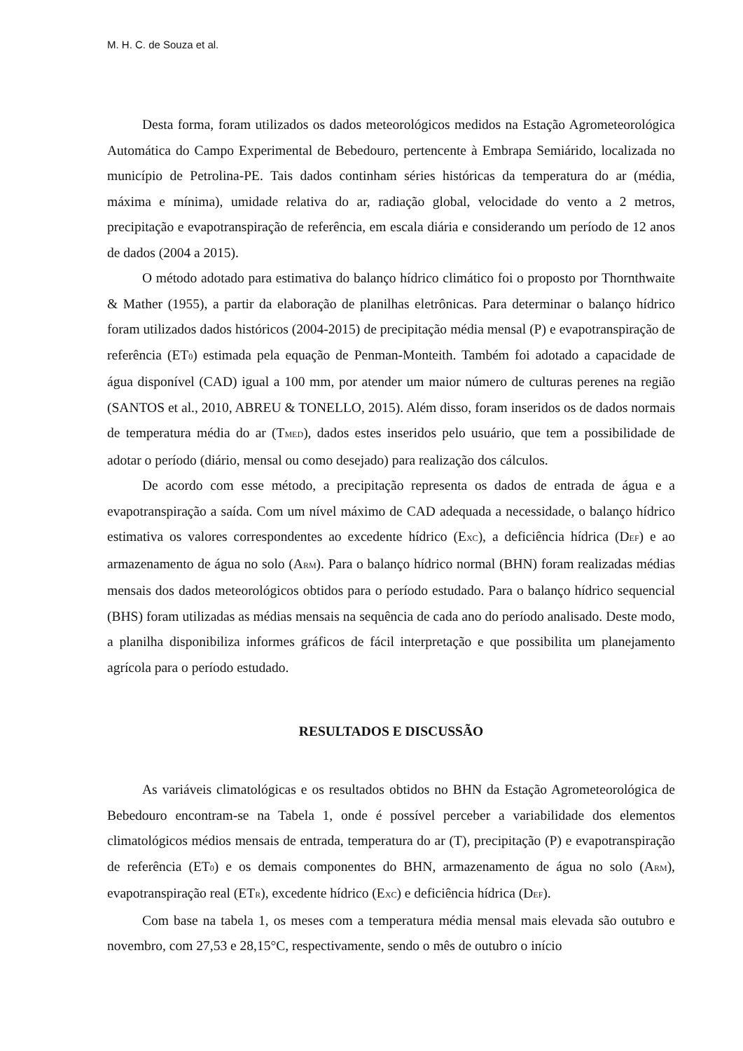M. H. C. de Souza et al.
Desta forma, foram utilizados os dados meteorológicos medidos na Estação Agrometeorológica Automática do Campo Experimental de Bebedouro, pertencente à Embrapa Semiárido, localizada no município de Petrolina-PE. Tais dados continham séries históricas da temperatura do ar (média, máxima e mínima), umidade relativa do ar, radiação global, velocidade do vento a 2 metros, precipitação e evapotranspiração de referência, em escala diária e considerando um período de 12 anos de dados (2004 a 2015).
O método adotado para estimativa do balanço hídrico climático foi o proposto por Thornthwaite & Mather (1955), a partir da elaboração de planilhas eletrônicas. Para determinar o balanço hídrico foram utilizados dados históricos (2004-2015) de precipitação média mensal (P) e evapotranspiração de referência (ET<sub>0</sub>) estimada pela equação de Penman-Monteith. Também foi adotado a capacidade de água disponível (CAD) igual a 100 mm, por atender um maior número de culturas perenes na região (SANTOS et al., 2010, ABREU & TONELLO, 2015). Além disso, foram inseridos os de dados normais de temperatura média do ar (T<sub>MED</sub>), dados estes inseridos pelo usuário, que tem a possibilidade de adotar o período (diário, mensal ou como desejado) para realização dos cálculos.
De acordo com esse método, a precipitação representa os dados de entrada de água e a evapotranspiração a saída. Com um nível máximo de CAD adequada a necessidade, o balanço hídrico estimativa os valores correspondentes ao excedente hídrico (E<sub>XC</sub>), a deficiência hídrica (D<sub>EF</sub>) e ao armazenamento de água no solo (A<sub>RM</sub>). Para o balanço hídrico normal (BHN) foram realizadas médias mensais dos dados meteorológicos obtidos para o período estudado. Para o balanço hídrico sequencial (BHS) foram utilizadas as médias mensais na sequência de cada ano do período analisado. Deste modo, a planilha disponibiliza informes gráficos de fácil interpretação e que possibilita um planejamento agrícola para o período estudado.
RESULTADOS E DISCUSSÃO
As variáveis climatológicas e os resultados obtidos no BHN da Estação Agrometeorológica de Bebedouro encontram-se na Tabela 1, onde é possível perceber a variabilidade dos elementos climatológicos médios mensais de entrada, temperatura do ar (T), precipitação (P) e evapotranspiração de referência (ET<sub>0</sub>) e os demais componentes do BHN, armazenamento de água no solo (A<sub>RM</sub>), evapotranspiração real (ET<sub>R</sub>), excedente hídrico (E<sub>XC</sub>) e deficiência hídrica (D<sub>EF</sub>).
Com base na tabela 1, os meses com a temperatura média mensal mais elevada são outubro e novembro, com 27,53 e 28,15°C, respectivamente, sendo o mês de outubro o início